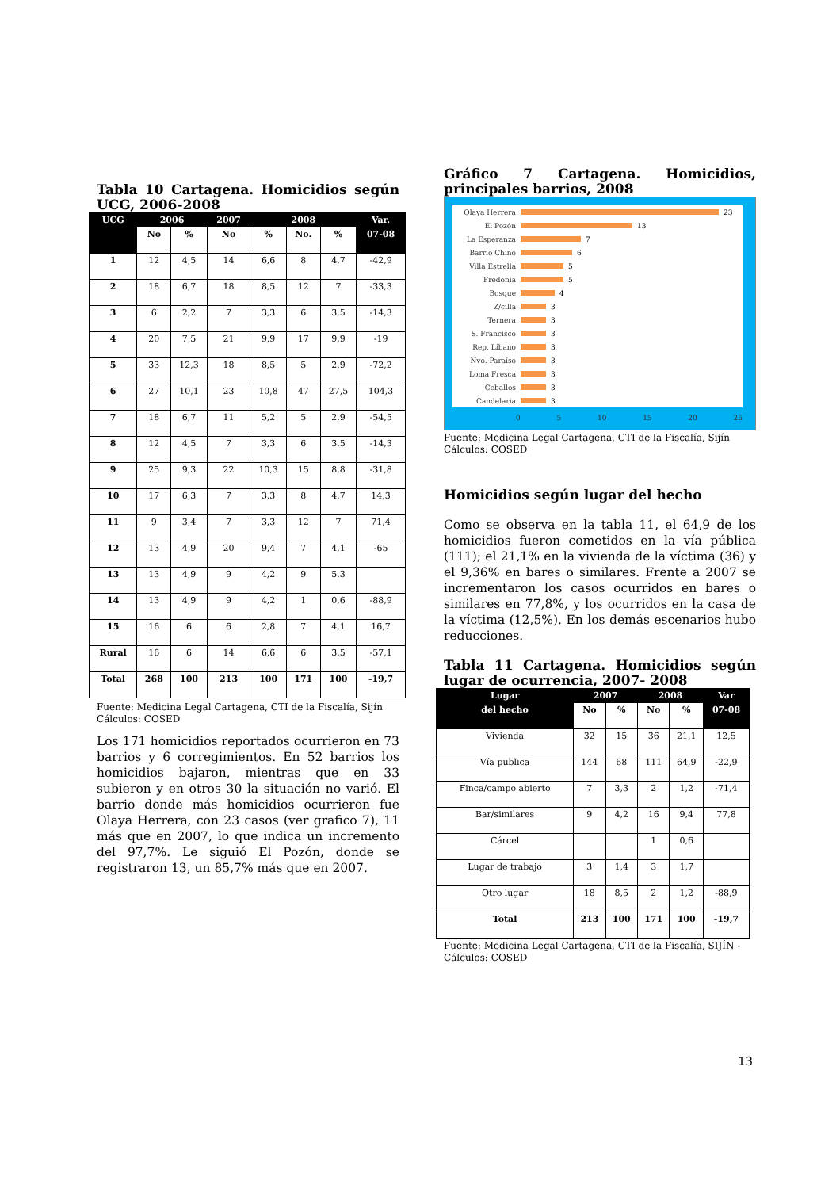Tabla 10 Cartagena. Homicidios según UCG, 2006-2008
| UCG | 2006 | | 2007 | 2008 | | | Var. |
| --- | --- | --- | --- | --- | --- | --- | --- |
| | No | % | No | % | No. | % | 07-08 |
| 1 | 12 | 4,5 | 14 | 6,6 | 8 | 4,7 | -42,9 |
| 2 | 18 | 6,7 | 18 | 8,5 | 12 | 7 | -33,3 |
| 3 | 6 | 2,2 | 7 | 3,3 | 6 | 3,5 | -14,3 |
| 4 | 20 | 7,5 | 21 | 9,9 | 17 | 9,9 | -19 |
| 5 | 33 | 12,3 | 18 | 8,5 | 5 | 2,9 | -72,2 |
| 6 | 27 | 10,1 | 23 | 10,8 | 47 | 27,5 | 104,3 |
| 7 | 18 | 6,7 | 11 | 5,2 | 5 | 2,9 | -54,5 |
| 8 | 12 | 4,5 | 7 | 3,3 | 6 | 3,5 | -14,3 |
| 9 | 25 | 9,3 | 22 | 10,3 | 15 | 8,8 | -31,8 |
| 10 | 17 | 6,3 | 7 | 3,3 | 8 | 4,7 | 14,3 |
| 11 | 9 | 3,4 | 7 | 3,3 | 12 | 7 | 71,4 |
| 12 | 13 | 4,9 | 20 | 9,4 | 7 | 4,1 | -65 |
| 13 | 13 | 4,9 | 9 | 4,2 | 9 | 5,3 | |
| 14 | 13 | 4,9 | 9 | 4,2 | 1 | 0,6 | -88,9 |
| 15 | 16 | 6 | 6 | 2,8 | 7 | 4,1 | 16,7 |
| Rural | 16 | 6 | 14 | 6,6 | 6 | 3,5 | -57,1 |
| Total | 268 | 100 | 213 | 100 | 171 | 100 | -19,7 |
Fuente: Medicina Legal Cartagena, CTI de la Fiscalía, Sijín Cálculos: COSED
Los 171 homicidios reportados ocurrieron en 73 barrios y 6 corregimientos. En 52 barrios los homicidios bajaron, mientras que en 33 subieron y en otros 30 la situación no varió. El barrio donde más homicidios ocurrieron fue Olaya Herrera, con 23 casos (ver grafico 7), 11 más que en 2007, lo que indica un incremento del 97,7%. Le siguió El Pozón, donde se registraron 13, un 85,7% más que en 2007.
Gráfico 7 Cartagena. Homicidios, principales barrios, 2008
Olaya Herrera 23
El Pozón 13
La Esperanza 7
Barrio Chino 6
Villa Estrella 5
Fredonia 5
Bosque 4
Z/cilla 3
Ternera 3
S. Francisco 3
Rep. Líbano 3
Nvo. Paraíso 3
Loma Fresca 3
Ceballos 3
Candelaria 3
0 5 10 15 20 25
Fuente: Medicina Legal Cartagena, CTI de la Fiscalía, Sijín Cálculos: COSED
Homicidios según lugar del hecho
Como se observa en la tabla 11, el 64,9 de los homicidios fueron cometidos en la vía pública (111); el 21,1% en la vivienda de la víctima (36) y el 9,36% en bares o similares. Frente a 2007 se incrementaron los casos ocurridos en bares o similares en 77,8%, y los ocurridos en la casa de la víctima (12,5%). En los demás escenarios hubo reducciones.
Tabla 11 Cartagena. Homicidios según lugar de ocurrencia, 2007- 2008
| Lugar | 2007 | | 2008 | | Var |
| --- | --- | --- | --- | --- | --- |
| del hecho | No | % | No | % | 07-08 |
| Vivienda | 32 | 15 | 36 | 21,1 | 12,5 |
| Vía publica | 144 | 68 | 111 | 64,9 | -22,9 |
| Finca/campo abierto | 7 | 3,3 | 2 | 1,2 | -71,4 |
| Bar/similares | 9 | 4,2 | 16 | 9,4 | 77,8 |
| Cárcel | | | 1 | 0,6 | |
| Lugar de trabajo | 3 | 1,4 | 3 | 1,7 | |
| Otro lugar | 18 | 8,5 | 2 | 1,2 | -88,9 |
| Total | 213 | 100 | 171 | 100 | -19,7 |
Fuente: Medicina Legal Cartagena, CTI de la Fiscalía, SIJÍN - Cálculos: COSED
13